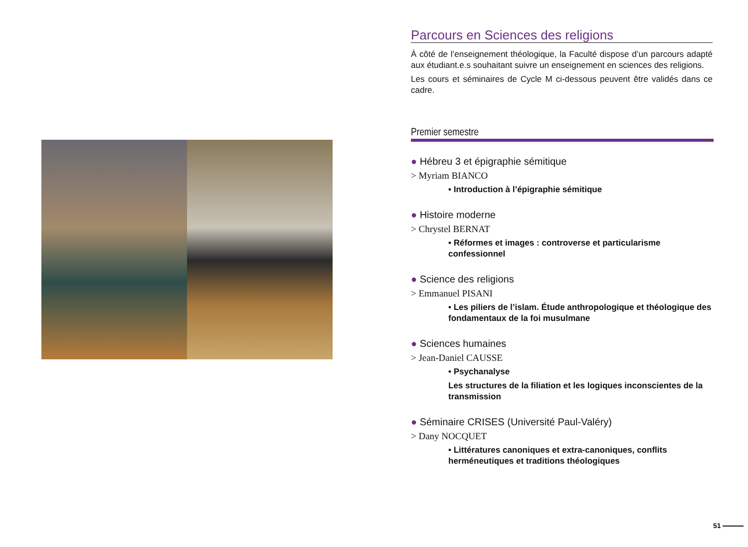Parcours en Sciences des religions
À côté de l’enseignement théologique, la Faculté dispose d’un parcours adapté aux étudiant.e.s souhaitant suivre un enseignement en sciences des religions.
Les cours et séminaires de Cycle M ci-dessous peuvent être validés dans ce cadre.
Premier semestre
● Hébreu 3 et épigraphie sémitique
> Myriam BIANCO
• Introduction à l’épigraphie sémitique
● Histoire moderne
> Chrystel BERNAT
• Réformes et images : controverse et particularisme confessionnel
● Science des religions
> Emmanuel PISANI
• Les piliers de l’islam. Étude anthropologique et théologique des fondamentaux de la foi musulmane
● Sciences humaines
> Jean-Daniel CAUSSE
• Psychanalyse
Les structures de la filiation et les logiques inconscientes de la transmission
● Séminaire CRISES (Université Paul-Valéry)
> Dany NOCQUET
• Littératures canoniques et extra-canoniques, conflits herméneutiques et traditions théologiques
51